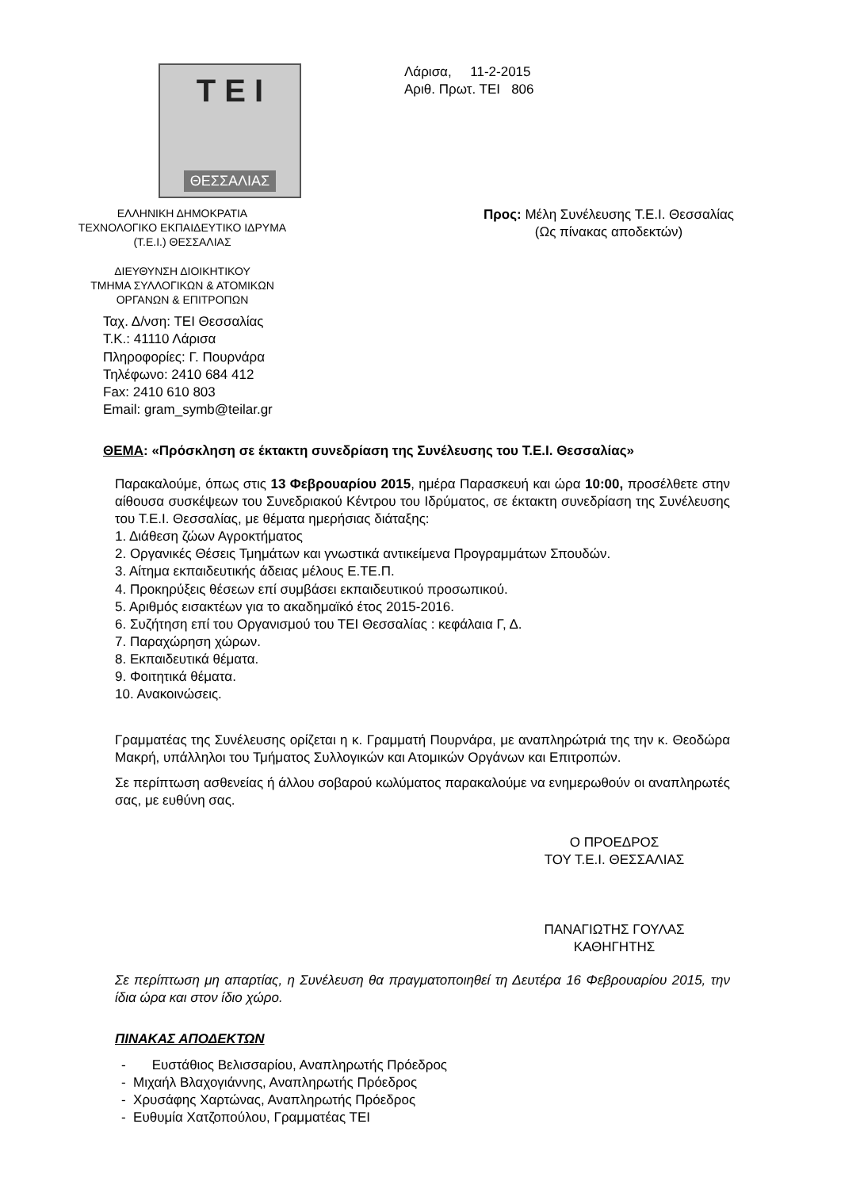T E I
ΘΕΣΣΑΛΙΑΣ
Λάρισα, 11-2-2015
Αριθ. Πρωτ. ΤΕΙ 806
ΕΛΛΗΝΙΚΗ ΔΗΜΟΚΡΑΤΙΑ
ΤΕΧΝΟΛΟΓΙΚΟ ΕΚΠΑΙΔΕΥΤΙΚΟ ΙΔΡΥΜΑ
(Τ.Ε.Ι.) ΘΕΣΣΑΛΙΑΣ
ΔΙΕΥΘΥΝΣΗ ΔΙΟΙΚΗΤΙΚΟΥ
ΤΜΗΜΑ ΣΥΛΛΟΓΙΚΩΝ & ΑΤΟΜΙΚΩΝ
ΟΡΓΑΝΩΝ & ΕΠΙΤΡΟΠΩΝ
Προς: Μέλη Συνέλευσης Τ.Ε.Ι. Θεσσαλίας
(Ως πίνακας αποδεκτών)
Ταχ. Δ/νση: ΤΕΙ Θεσσαλίας
Τ.Κ.: 41110 Λάρισα
Πληροφορίες: Γ. Πουρνάρα
Τηλέφωνο: 2410 684 412
Fax: 2410 610 803
Email: gram_symb@teilar.gr
ΘΕΜΑ: «Πρόσκληση σε έκτακτη συνεδρίαση της Συνέλευσης του Τ.Ε.Ι. Θεσσαλίας»
Παρακαλούμε, όπως στις 13 Φεβρουαρίου 2015, ημέρα Παρασκευή και ώρα 10:00, προσέλθετε στην αίθουσα συσκέψεων του Συνεδριακού Κέντρου του Ιδρύματος, σε έκτακτη συνεδρίαση της Συνέλευσης του Τ.Ε.Ι. Θεσσαλίας, με θέματα ημερήσιας διάταξης:
1. Διάθεση ζώων Αγροκτήματος
2. Οργανικές Θέσεις Τμημάτων και γνωστικά αντικείμενα Προγραμμάτων Σπουδών.
3. Αίτημα εκπαιδευτικής άδειας μέλους Ε.ΤΕ.Π.
4. Προκηρύξεις θέσεων επί συμβάσει εκπαιδευτικού προσωπικού.
5. Αριθμός εισακτέων για το ακαδημαϊκό έτος 2015-2016.
6. Συζήτηση επί του Οργανισμού του ΤΕΙ Θεσσαλίας : κεφάλαια Γ, Δ.
7. Παραχώρηση χώρων.
8. Εκπαιδευτικά θέματα.
9. Φοιτητικά θέματα.
10. Ανακοινώσεις.
Γραμματέας της Συνέλευσης ορίζεται η κ. Γραμματή Πουρνάρα, με αναπληρώτριά της την κ. Θεοδώρα Μακρή, υπάλληλοι του Τμήματος Συλλογικών και Ατομικών Οργάνων και Επιτροπών.
Σε περίπτωση ασθενείας ή άλλου σοβαρού κωλύματος παρακαλούμε να ενημερωθούν οι αναπληρωτές σας, με ευθύνη σας.
Ο ΠΡΟΕΔΡΟΣ
ΤΟΥ Τ.Ε.Ι. ΘΕΣΣΑΛΙΑΣ
ΠΑΝΑΓΙΩΤΗΣ ΓΟΥΛΑΣ
ΚΑΘΗΓΗΤΗΣ
Σε περίπτωση μη απαρτίας, η Συνέλευση θα πραγματοποιηθεί τη Δευτέρα 16 Φεβρουαρίου 2015, την ίδια ώρα και στον ίδιο χώρο.
ΠΙΝΑΚΑΣ ΑΠΟΔΕΚΤΩΝ
- Ευστάθιος Βελισσαρίου, Αναπληρωτής Πρόεδρος
- Μιχαήλ Βλαχογιάννης, Αναπληρωτής Πρόεδρος
- Χρυσάφης Χαρτώνας, Αναπληρωτής Πρόεδρος
- Ευθυμία Χατζοπούλου, Γραμματέας ΤΕΙ